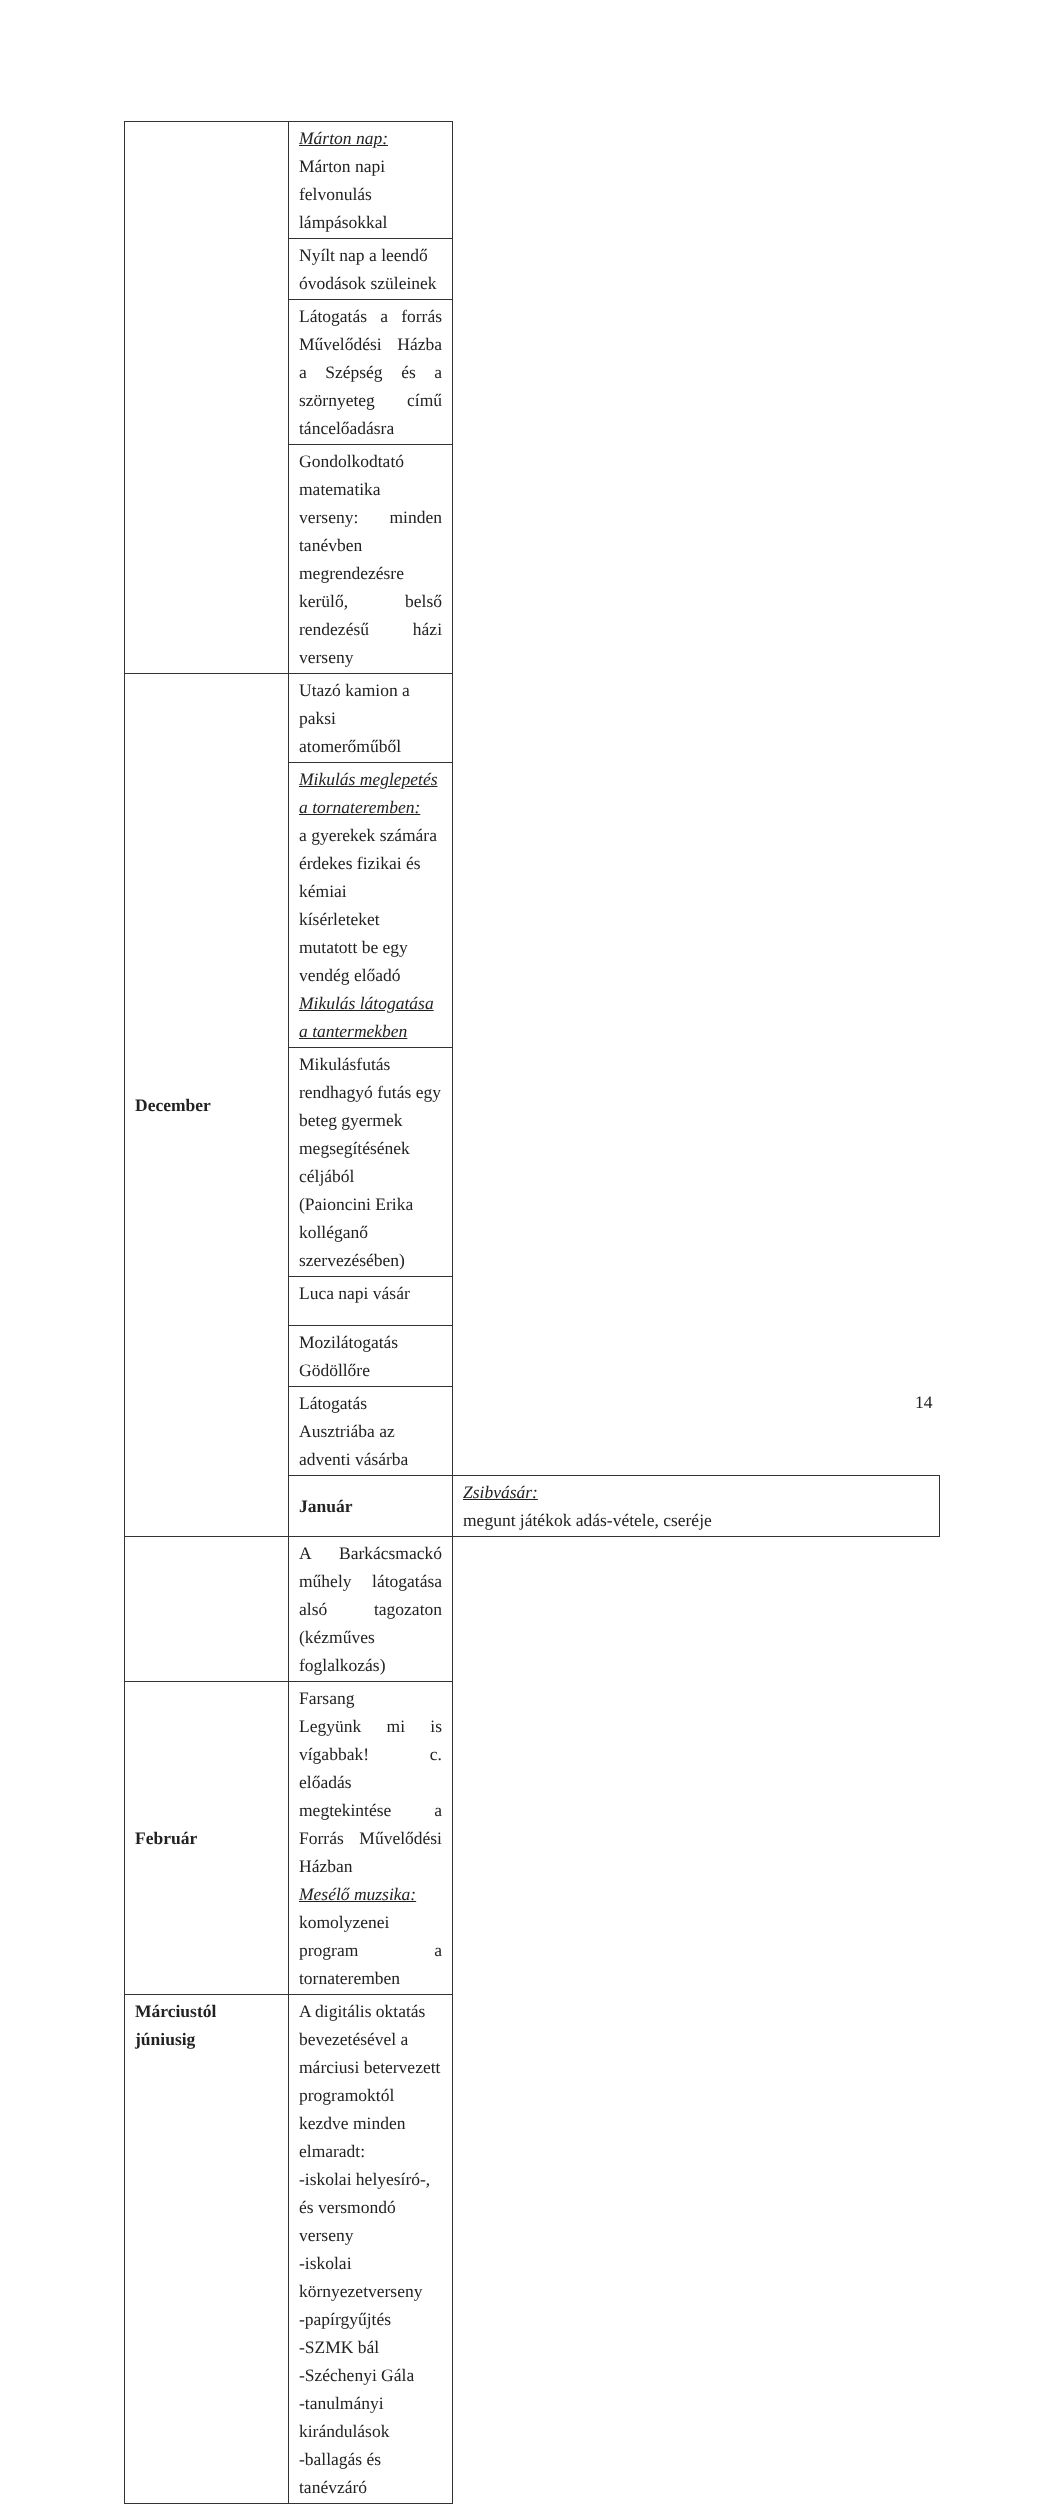| | Márton nap: Márton napi felvonulás lámpásokkal | |
| | Nyílt nap a leendő óvodások szüleinek | |
| | Látogatás a forrás Művelődési Házba a Szépség és a szörnyeteg című táncelőadásra | |
| | Gondolkodtató matematika verseny: minden tanévben megrendezésre kerülő, belső rendezésű házi verseny | |
| December | Utazó kamion a paksi atomerőműből | |
| | Mikulás meglepetés a tornateremben: a gyerekek számára érdekes fizikai és kémiai kísérleteket mutatott be egy vendég előadó Mikulás látogatása a tantermekben | |
| | Mikulásfutás rendhagyó futás egy beteg gyermek megsegítésének céljából (Paioncini Erika kolléganő szervezésében) | |
| | Luca napi vásár | |
| | Mozilátogatás Gödöllőre | |
| | Látogatás Ausztriába az adventi vásárba | |
| | Január | Zsibvásár: megunt játékok adás-vétele, cseréje |
| | A Barkácsmackó műhely látogatása alsó tagozaton (kézműves foglalkozás) | |
| Február | Farsang Legyünk mi is vígabbak! c. előadás megtekintése a Forrás Művelődési Házban Mesélő muzsika: komolyzenei program a tornateremben | |
| Márciustól júniusig | A digitális oktatás bevezetésével a márciusi betervezett programoktól kezdve minden elmaradt: -iskolai helyesíró-, és versmondó verseny -iskolai környezetverseny -papírgyűjtés -SZMK bál -Széchenyi Gála -tanulmányi kirándulások -ballagás és tanévzáró | |
14